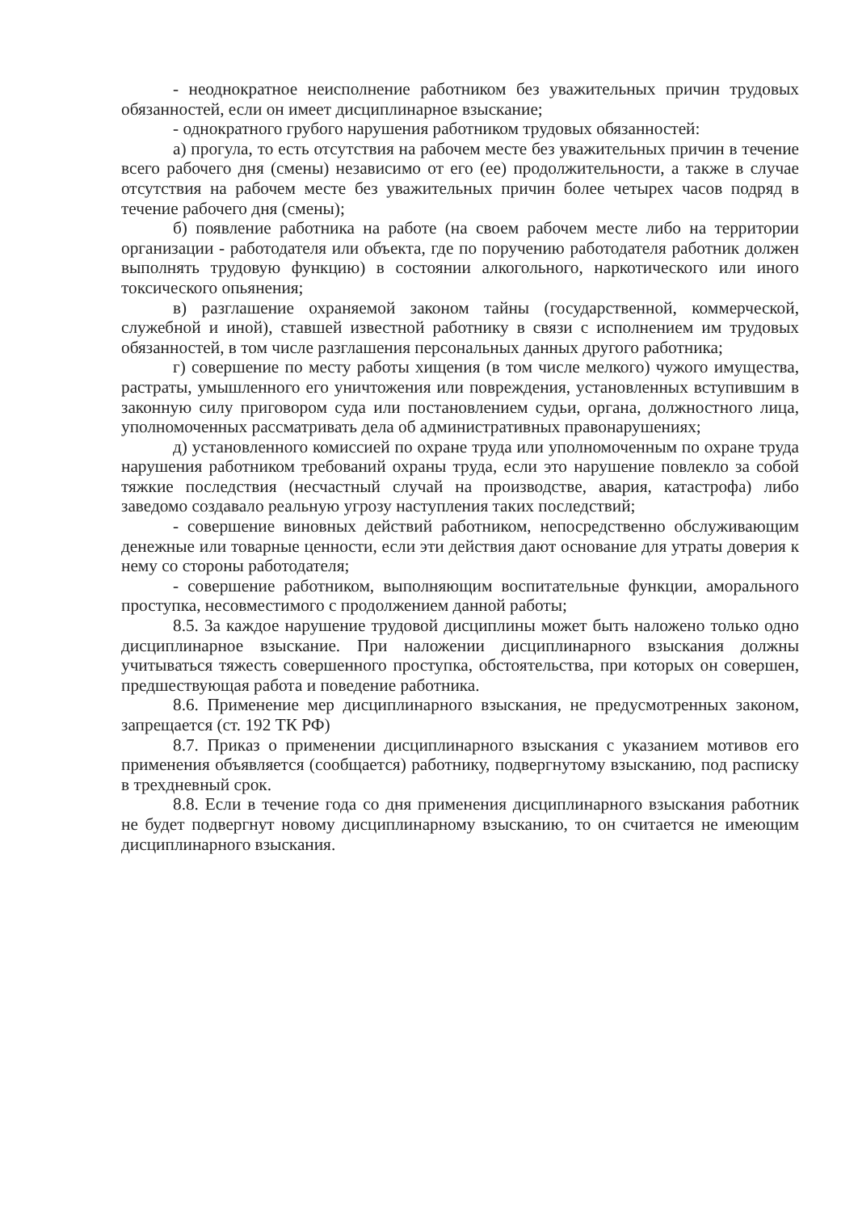- неоднократное неисполнение работником без уважительных причин трудовых обязанностей, если он имеет дисциплинарное взыскание;
- однократного грубого нарушения работником трудовых обязанностей:
а) прогула, то есть отсутствия на рабочем месте без уважительных причин в течение всего рабочего дня (смены) независимо от его (ее) продолжительности, а также в случае отсутствия на рабочем месте без уважительных причин более четырех часов подряд в течение рабочего дня (смены);
б) появление работника на работе (на своем рабочем месте либо на территории организации - работодателя или объекта, где по поручению работодателя работник должен выполнять трудовую функцию) в состоянии алкогольного, наркотического или иного токсического опьянения;
в) разглашение охраняемой законом тайны (государственной, коммерческой, служебной и иной), ставшей известной работнику в связи с исполнением им трудовых обязанностей, в том числе разглашения персональных данных другого работника;
г) совершение по месту работы хищения (в том числе мелкого) чужого имущества, растраты, умышленного его уничтожения или повреждения, установленных вступившим в законную силу приговором суда или постановлением судьи, органа, должностного лица, уполномоченных рассматривать дела об административных правонарушениях;
д) установленного комиссией по охране труда или уполномоченным по охране труда нарушения работником требований охраны труда, если это нарушение повлекло за собой тяжкие последствия (несчастный случай на производстве, авария, катастрофа) либо заведомо создавало реальную угрозу наступления таких последствий;
- совершение виновных действий работником, непосредственно обслуживающим денежные или товарные ценности, если эти действия дают основание для утраты доверия к нему со стороны работодателя;
- совершение работником, выполняющим воспитательные функции, аморального проступка, несовместимого с продолжением данной работы;
8.5. За каждое нарушение трудовой дисциплины может быть наложено только одно дисциплинарное взыскание. При наложении дисциплинарного взыскания должны учитываться тяжесть совершенного проступка, обстоятельства, при которых он совершен, предшествующая работа и поведение работника.
8.6. Применение мер дисциплинарного взыскания, не предусмотренных законом, запрещается (ст. 192 ТК РФ)
8.7. Приказ о применении дисциплинарного взыскания с указанием мотивов его применения объявляется (сообщается) работнику, подвергнутому взысканию, под расписку в трехдневный срок.
8.8. Если в течение года со дня применения дисциплинарного взыскания работник не будет подвергнут новому дисциплинарному взысканию, то он считается не имеющим дисциплинарного взыскания.